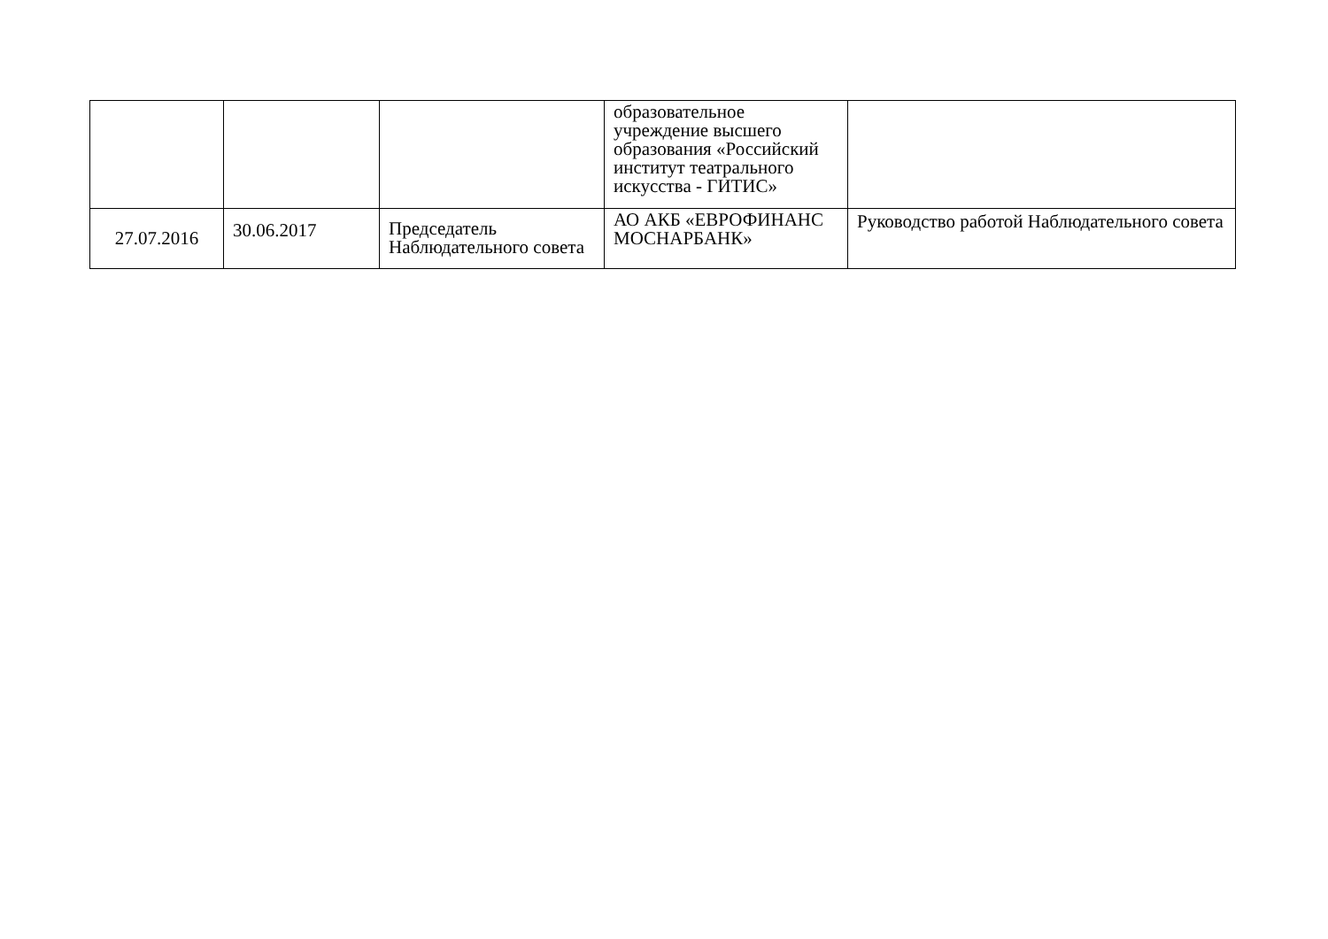| | | | образовательное учреждение высшего образования «Российский институт театрального искусства - ГИТИС» | |
| 27.07.2016 | 30.06.2017 | Председатель Наблюдательного совета | АО АКБ «ЕВРОФИНАНС МОСНАРБАНК» | Руководство работой Наблюдательного совета |